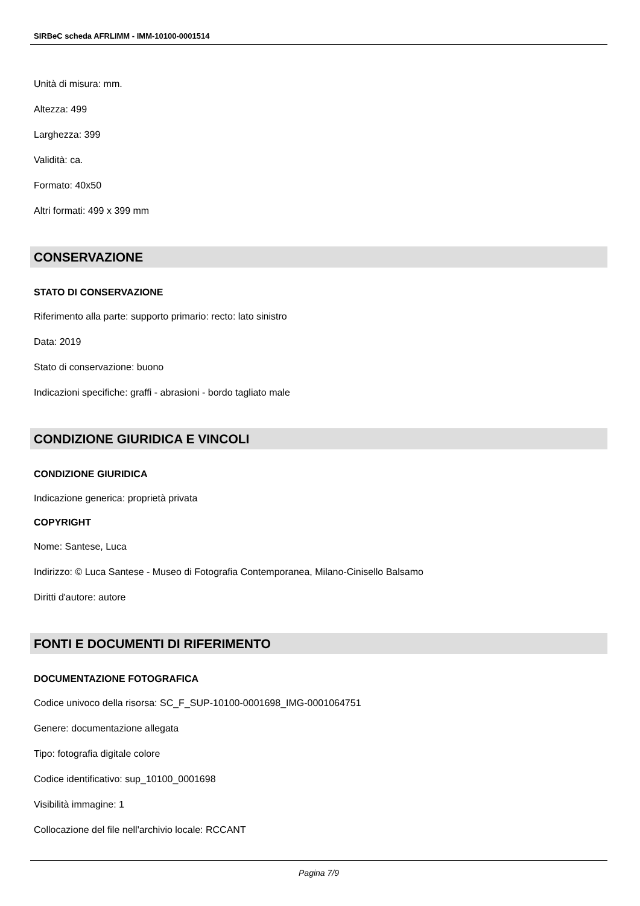SIRBeC scheda AFRLIMM - IMM-10100-0001514
Unità di misura: mm.
Altezza: 499
Larghezza: 399
Validità: ca.
Formato: 40x50
Altri formati: 499 x 399 mm
CONSERVAZIONE
STATO DI CONSERVAZIONE
Riferimento alla parte: supporto primario: recto: lato sinistro
Data: 2019
Stato di conservazione: buono
Indicazioni specifiche: graffi - abrasioni - bordo tagliato male
CONDIZIONE GIURIDICA E VINCOLI
CONDIZIONE GIURIDICA
Indicazione generica: proprietà privata
COPYRIGHT
Nome: Santese, Luca
Indirizzo: © Luca Santese - Museo di Fotografia Contemporanea, Milano-Cinisello Balsamo
Diritti d'autore: autore
FONTI E DOCUMENTI DI RIFERIMENTO
DOCUMENTAZIONE FOTOGRAFICA
Codice univoco della risorsa: SC_F_SUP-10100-0001698_IMG-0001064751
Genere: documentazione allegata
Tipo: fotografia digitale colore
Codice identificativo: sup_10100_0001698
Visibilità immagine: 1
Collocazione del file nell'archivio locale: RCCANT
Pagina 7/9